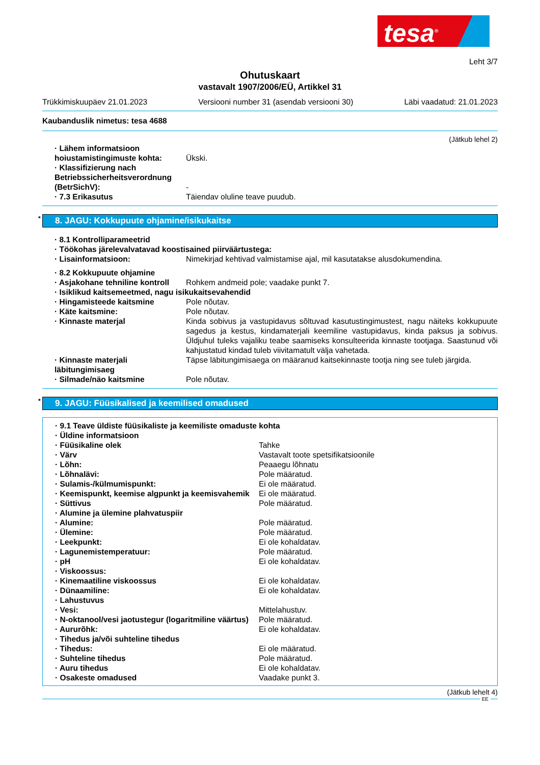tesa<sup>®</sup>
Leht 3/7
Ohutuskaart
vastavalt 1907/2006/EÜ, Artikkel 31
Trükkimiskuupäev 21.01.2023 Versiooni number 31 (asendab versiooni 30) Läbi vaadatud: 21.01.2023
Kaubanduslik nimetus: tesa 4688
(Jätkub lehel 2)
· Lähem informatsioon hoiustamistingimuste kohta:
Ükski.
· Klassifizierung nach Betriebssicherheitsverordnung (BetrSichV):
-
· 7.3 Erikasutus Täiendav oluline teave puudub.
* 8. JAGU: Kokkupuute ohjamine/isikukaitse
· 8.1 Kontrolliparameetrid
· Töökohas järelevalvatavad koostisained piirväärtustega:
· Lisainformatsioon: Nimekirjad kehtivad valmistamise ajal, mil kasutatakse alusdokumendina.
· 8.2 Kokkupuute ohjamine
· Asjakohane tehniline kontroll
Rohkem andmeid pole; vaadake punkt 7.
· Isiklikud kaitsemeetmed, nagu isikukaitsevahendid
· Hingamisteede kaitsmine Pole nõutav.
· Käte kaitsmine: Pole nõutav.
· Kinnaste materjal Kinda sobivus ja vastupidavus sõltuvad kasutustingimustest, nagu näiteks kokkupuute sagedus ja kestus, kindamaterjali keemiline vastupidavus, kinda paksus ja sobivus. Üldjuhul tuleks vajaliku teabe saamiseks konsulteerida kinnaste tootjaga. Saastunud või kahjustatud kindad tuleb viivitamatult välja vahetada.
· Kinnaste materjali läbitungimisaeg
Täpse läbitungimisaega on määranud kaitsekinnaste tootja ning see tuleb järgida.
· Silmade/näo kaitsmine Pole nõutav.
* 9. JAGU: Füüsikalised ja keemilised omadused
· 9.1 Teave üldiste füüsikaliste ja keemiliste omaduste kohta
· Üldine informatsioon
· Füüsikaline olek Tahke
· Värv Vastavalt toote spetsifikatsioonile
· Lõhn: Peaaegu lõhnatu
· Lõhnalävi: Pole määratud.
· Sulamis-/külmumispunkt: Ei ole määratud.
· Keemispunkt, keemise algpunkt ja keemisvahemik
Ei ole määratud.
· Süttivus Pole määratud.
· Alumine ja ülemine plahvatuspiir
· Alumine: Pole määratud.
· Ülemine: Pole määratud.
· Leekpunkt: Ei ole kohaldatav.
· Lagunemistemperatuur: Pole määratud.
· pH Ei ole kohaldatav.
· Viskoossus:
· Kinemaatiline viskoossus Ei ole kohaldatav.
· Dünaamiline: Ei ole kohaldatav.
· Lahustuvus
· Vesi: Mittelahustuv.
· N-oktanool/vesi jaotustegur (logaritmiline väärtus)
Pole määratud.
· Aururõhk: Ei ole kohaldatav.
· Tihedus ja/või suhteline tihedus
· Tihedus: Ei ole määratud.
· Suhteline tihedus Pole määratud.
· Auru tihedus Ei ole kohaldatav.
· Osakeste omadused Vaadake punkt 3.
(Jätkub lehelt 4)
EE